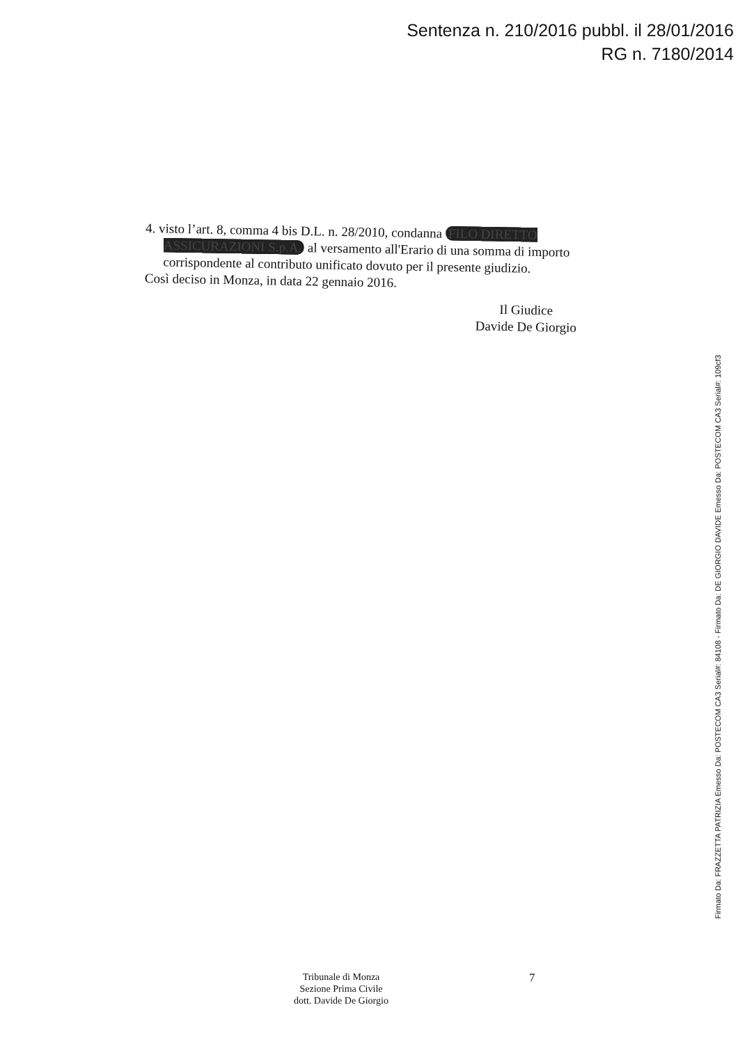Sentenza n. 210/2016 pubbl. il 28/01/2016
RG n. 7180/2014
4. visto l’art. 8, comma 4 bis D.L. n. 28/2010, condanna FILO DIRETTO ASSICURAZIONI S.p.A. al versamento all'Erario di una somma di importo corrispondente al contributo unificato dovuto per il presente giudizio.
Così deciso in Monza, in data 22 gennaio 2016.
Il Giudice
Davide De Giorgio
Tribunale di Monza
Sezione Prima Civile
dott. Davide De Giorgio
7
Firmato Da: FRAZZETTA PATRIZIA Emesso Da: POSTECOM CA3 Serial#: 84108 - Firmato Da: DE GIORGIO DAVIDE Emesso Da: POSTECOM CA3 Serial#: 109cf3